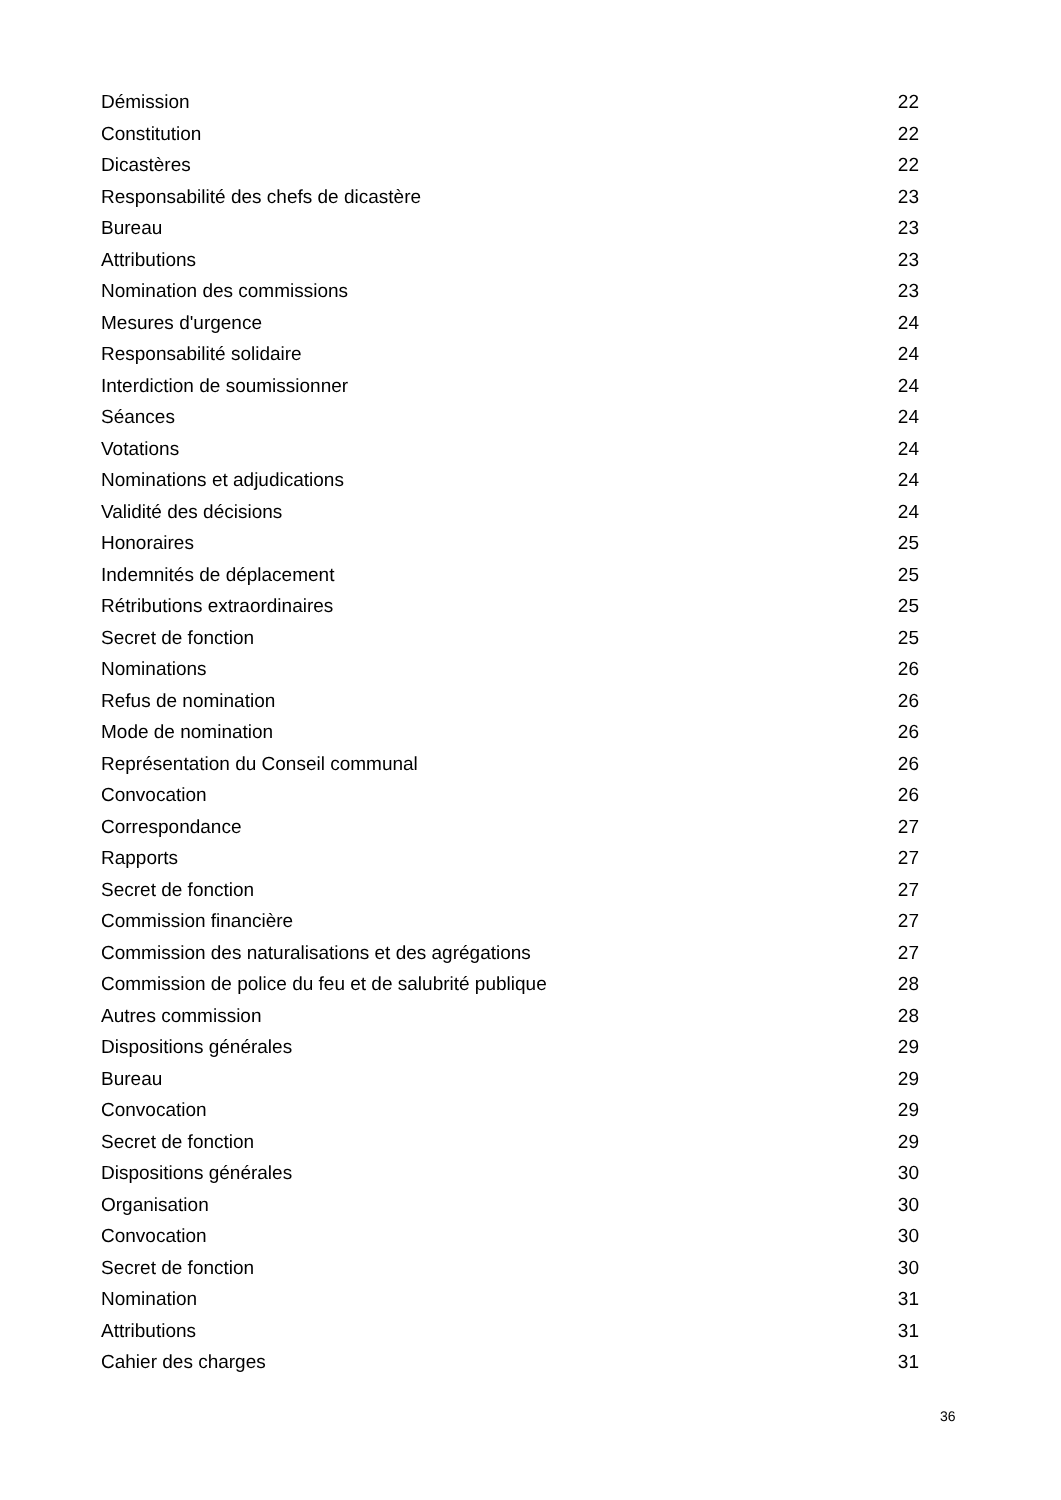Démission 22
Constitution 22
Dicastères 22
Responsabilité des chefs de dicastère 23
Bureau 23
Attributions 23
Nomination des commissions 23
Mesures d'urgence 24
Responsabilité solidaire 24
Interdiction de soumissionner 24
Séances 24
Votations 24
Nominations et adjudications 24
Validité des décisions 24
Honoraires 25
Indemnités de déplacement 25
Rétributions extraordinaires 25
Secret de fonction 25
Nominations 26
Refus de nomination 26
Mode de nomination 26
Représentation du Conseil communal 26
Convocation 26
Correspondance 27
Rapports 27
Secret de fonction 27
Commission financière 27
Commission des naturalisations et des agrégations 27
Commission de police du feu et de salubrité publique 28
Autres commission 28
Dispositions générales 29
Bureau 29
Convocation 29
Secret de fonction 29
Dispositions générales 30
Organisation 30
Convocation 30
Secret de fonction 30
Nomination 31
Attributions 31
Cahier des charges 31
36